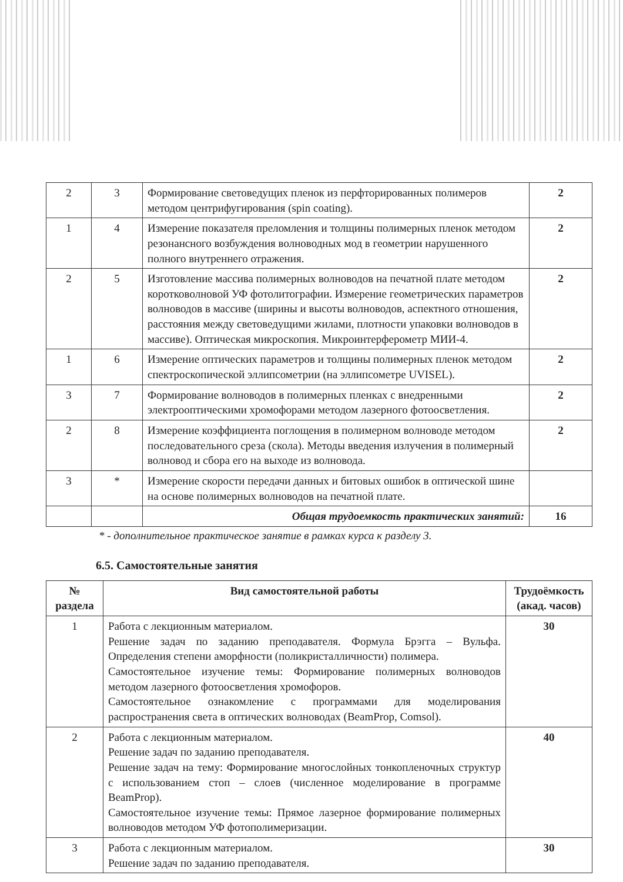| 2 | 3 | Формирование световедущих пленок из перфторированных полимеров методом центрифугирования (spin coating). | 2 |
| 1 | 4 | Измерение показателя преломления и толщины полимерных пленок методом резонансного возбуждения волноводных мод в геометрии нарушенного полного внутреннего отражения. | 2 |
| 2 | 5 | Изготовление массива полимерных волноводов на печатной плате методом коротковолновой УФ фотолитографии. Измерение геометрических параметров волноводов в массиве (ширины и высоты волноводов, аспектного отношения, расстояния между световедущими жилами, плотности упаковки волноводов в массиве). Оптическая микроскопия. Микроинтерферометр МИИ-4. | 2 |
| 1 | 6 | Измерение оптических параметров и толщины полимерных пленок методом спектроскопической эллипсометрии (на эллипсометре UVISEL). | 2 |
| 3 | 7 | Формирование волноводов в полимерных пленках с внедренными электрооптическими хромофорами методом лазерного фотоосветления. | 2 |
| 2 | 8 | Измерение коэффициента поглощения в полимерном волноводе методом последовательного среза (скола). Методы введения излучения в полимерный волновод и сбора его на выходе из волновода. | 2 |
| 3 | * | Измерение скорости передачи данных и битовых ошибок в оптической шине на основе полимерных волноводов на печатной плате. | |
| | | Общая трудоемкость практических занятий: | 16 |
* - дополнительное практическое занятие в рамках курса к разделу 3.
6.5. Самостоятельные занятия
| № раздела | Вид самостоятельной работы | Трудоёмкость (акад. часов) |
| --- | --- | --- |
| 1 | Работа с лекционным материалом. Решение задач по заданию преподавателя. Формула Брэгга – Вульфа. Определения степени аморфности (поликристалличности) полимера. Самостоятельное изучение темы: Формирование полимерных волноводов методом лазерного фотоосветления хромофоров. Самостоятельное ознакомление с программами для моделирования распространения света в оптических волноводах (BeamProp, Comsol). | 30 |
| 2 | Работа с лекционным материалом. Решение задач по заданию преподавателя. Решение задач на тему: Формирование многослойных тонкопленочных структур с использованием стоп – слоев (численное моделирование в программе BeamProp). Самостоятельное изучение темы: Прямое лазерное формирование полимерных волноводов методом УФ фотополимеризации. | 40 |
| 3 | Работа с лекционным материалом. Решение задач по заданию преподавателя. | 30 |